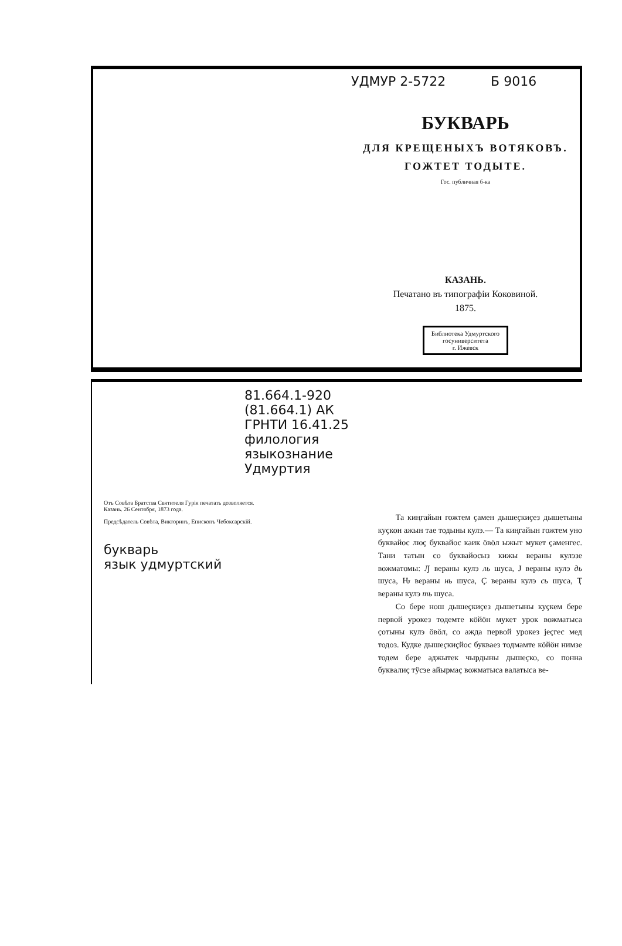УДМУР 2-5722 Б 9016
БУКВАРЬ
ДЛЯ КРЕЩЕНЫХЪ ВОТЯКОВЪ.
ГОЖТЕТ ТОДЫТЕ.
Гос. публичная б-ка
КАЗАНЬ.
Печатано въ типографіи Коковиной.
1875.
Библиотека Удмуртского
госуниверситета
г. Ижевск
81.664.1-920 (81.664.1) АК
ГРНТИ 16.41.25
филология
языкознание
Удмуртия
Отъ Совѣта Братства Святителя Гурія печатать дозволяется.
Казань. 26 Сентября, 1873 года.
Предсѣдатель Совѣта, Викторинъ, Епископъ Чебоксарскій.
букварь
язык удмуртский
Та киңгайын гожтем ҫамен дышеҫкиҫез дышетыны куҫкон ажын тае тодыны кулэ.— Та киңгайын гожтем уно буквайос люҫ буквайос каик ӧвӧл ыжыт мукет ҫаменгес. Тани татын со буквайосыз кижы вераны кулэзе вожматомы: Ԓ вераны кулэ ль шуса, Ј вераны кулэ дь шуса, Ԋ вераны нь шуса, Ҫ вераны кулэ сь шуса, Ҭ вераны кулэ ть шуса.
Со бере нош дышеҫкиҫез дышетыны куҫкем бере первой урокез тодемте кӧйӧн мукет урок вожматыса ҫотыны кулэ ӧвӧл, со ажда первой урокез јеҫгес мед тодоз. Кудке дышеҫкиҫйос букваез тодмамте кӧйӧн нимзе тодем бере аджытек чырдыны дышеҫко, со понна буквалиҫ тӱсэе айырмаҫ вожматыса валатыса ве-